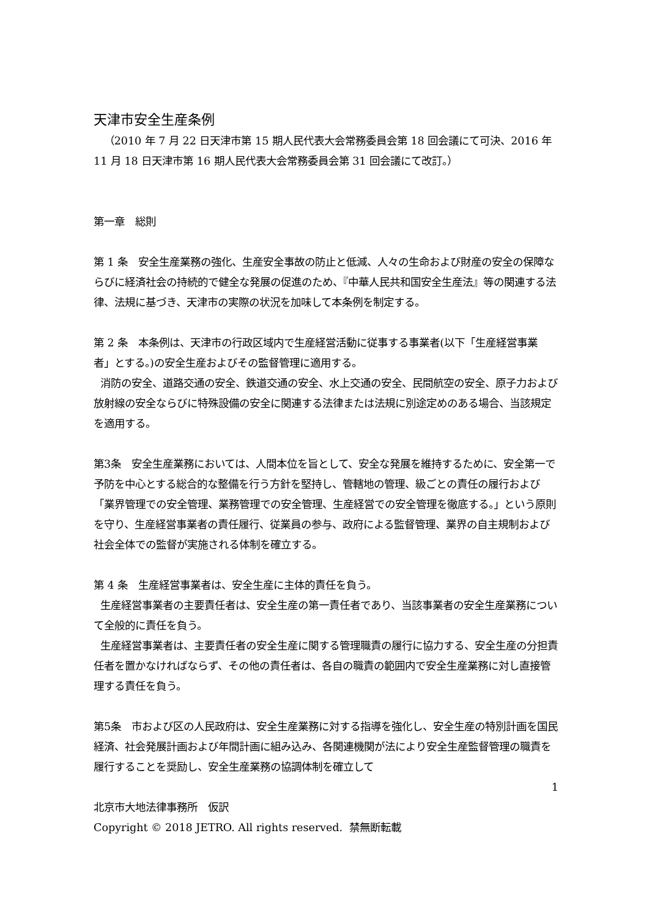天津市安全生産条例
（2010 年 7 月 22 日天津市第 15 期人民代表大会常務委員会第 18 回会議にて可決、2016 年 11 月 18 日天津市第 16 期人民代表大会常務委員会第 31 回会議にて改訂。）
第一章　総則
第 1 条　安全生産業務の強化、生産安全事故の防止と低減、人々の生命および財産の安全の保障ならびに経済社会の持続的で健全な発展の促進のため、『中華人民共和国安全生産法』等の関連する法律、法規に基づき、天津市の実際の状況を加味して本条例を制定する。
第 2 条　本条例は、天津市の行政区域内で生産経営活動に従事する事業者(以下「生産経営事業者」とする。)の安全生産およびその監督管理に適用する。
消防の安全、道路交通の安全、鉄道交通の安全、水上交通の安全、民間航空の安全、原子力および放射線の安全ならびに特殊設備の安全に関連する法律または法規に別途定めのある場合、当該規定を適用する。
第3条　安全生産業務においては、人間本位を旨として、安全な発展を維持するために、安全第一で予防を中心とする総合的な整備を行う方針を堅持し、管轄地の管理、級ごとの責任の履行および「業界管理での安全管理、業務管理での安全管理、生産経営での安全管理を徹底する。」という原則を守り、生産経営事業者の責任履行、従業員の参与、政府による監督管理、業界の自主規制および社会全体での監督が実施される体制を確立する。
第 4 条　生産経営事業者は、安全生産に主体的責任を負う。
生産経営事業者の主要責任者は、安全生産の第一責任者であり、当該事業者の安全生産業務について全般的に責任を負う。
生産経営事業者は、主要責任者の安全生産に関する管理職責の履行に協力する、安全生産の分担責任者を置かなければならず、その他の責任者は、各自の職責の範囲内で安全生産業務に対し直接管理する責任を負う。
第5条　市および区の人民政府は、安全生産業務に対する指導を強化し、安全生産の特別計画を国民経済、社会発展計画および年間計画に組み込み、各関連機関が法により安全生産監督管理の職責を履行することを奨励し、安全生産業務の協調体制を確立して
1
北京市大地法律事務所　仮訳
Copyright © 2018 JETRO. All rights reserved. 禁無断転載